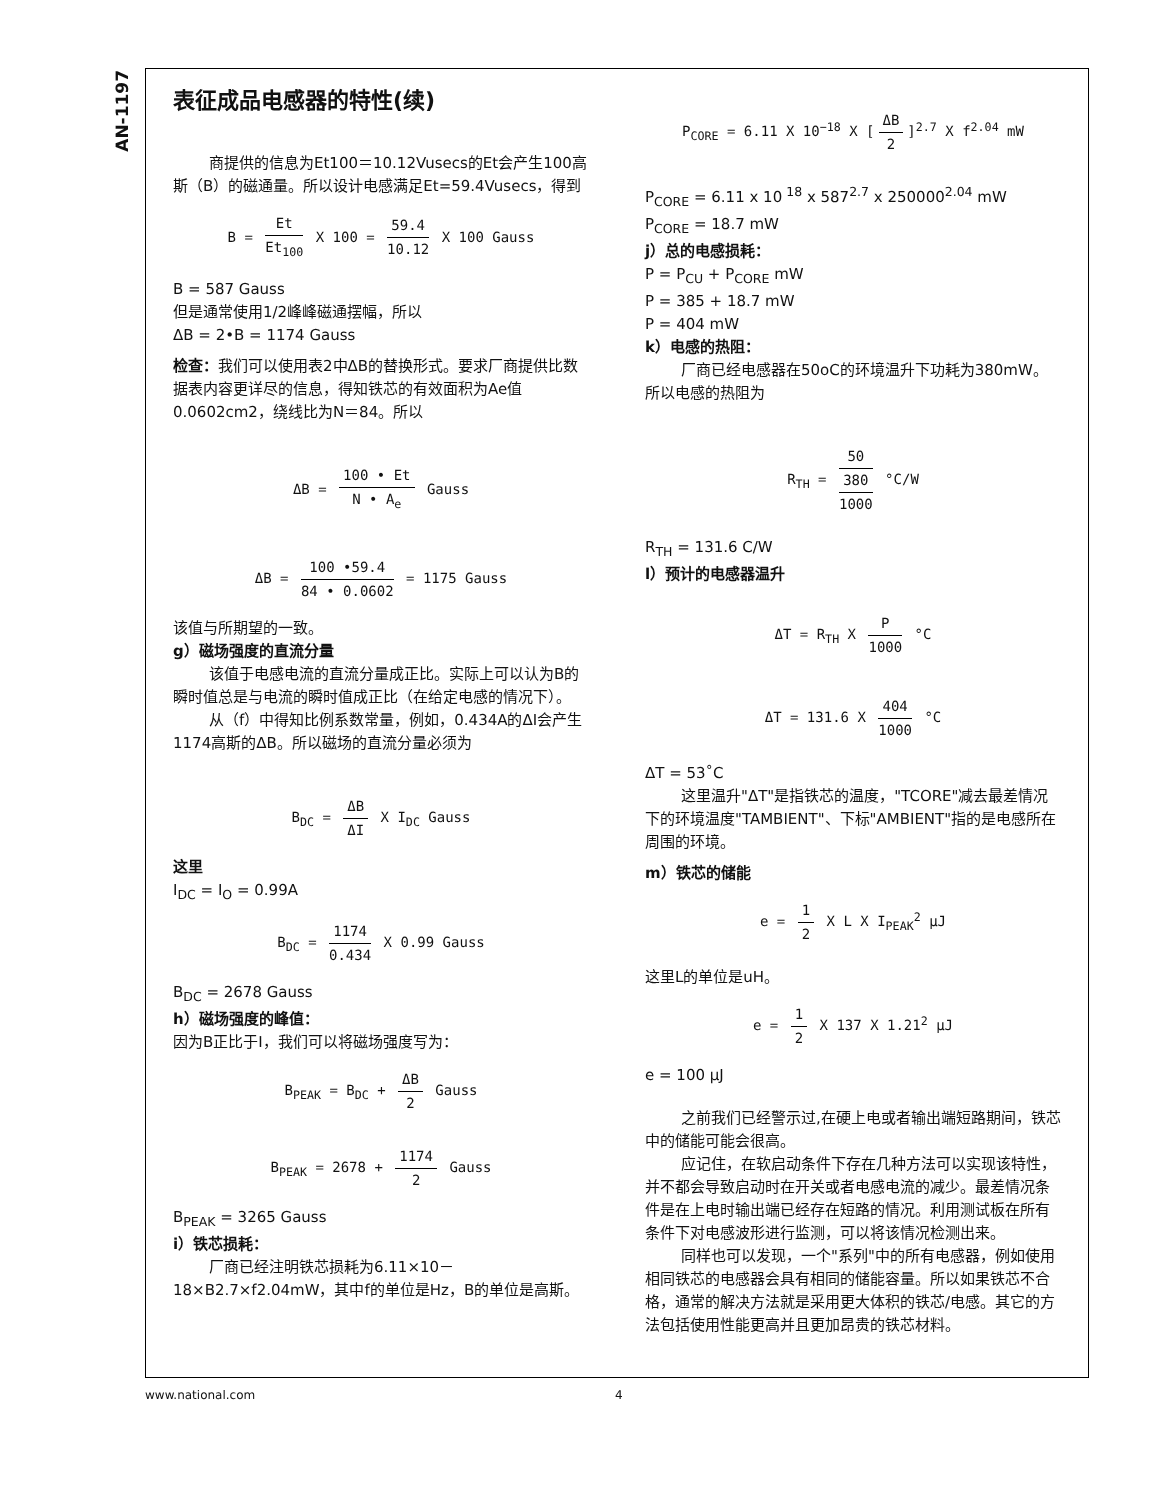AN-1197
表征成品电感器的特性(续)
商提供的信息为Et100＝10.12Vusecs的Et会产生100高斯（B）的磁通量。所以设计电感满足Et=59.4Vusecs，得到
B = Et Et<sub>100</sub> X 100 = 59.4 10.12 X 100 Gauss
B = 587 Gauss
但是通常使用1/2峰峰磁通摆幅，所以
ΔB = 2•B = 1174 Gauss
检查：我们可以使用表2中ΔB的替换形式。要求厂商提供比数据表内容更详尽的信息，得知铁芯的有效面积为Ae值0.0602cm2，绕线比为N＝84。所以
ΔB = 100 • Et N • A<sub>e</sub> Gauss
ΔB = 100 •59.4 84 • 0.0602 = 1175 Gauss
该值与所期望的一致。
g）磁场强度的直流分量
该值于电感电流的直流分量成正比。实际上可以认为B的瞬时值总是与电流的瞬时值成正比（在给定电感的情况下）。
从（f）中得知比例系数常量，例如，0.434A的ΔI会产生1174高斯的ΔB。所以磁场的直流分量必须为
B<sub>DC</sub> = ΔB ΔI X I<sub>DC</sub> Gauss
这里
I<sub>DC</sub> = I<sub>O</sub> = 0.99A
B<sub>DC</sub> = 1174 0.434 X 0.99 Gauss
B<sub>DC</sub> = 2678 Gauss
h）磁场强度的峰值：
因为B正比于I，我们可以将磁场强度写为：
B<sub>PEAK</sub> = B<sub>DC</sub> + ΔB 2 Gauss
B<sub>PEAK</sub> = 2678 + 1174 2 Gauss
B<sub>PEAK</sub> = 3265 Gauss
i）铁芯损耗：
厂商已经注明铁芯损耗为6.11×10－18×B2.7×f2.04mW，其中f的单位是Hz，B的单位是高斯。
P<sub>CORE</sub> = 6.11 X 10<sup>−18</sup> X [ΔB 2]<sup>2.7</sup> X f<sup>2.04</sup> mW
P<sub>CORE</sub> = 6.11 x 10<sup>18</sup> x 587<sup>2.7</sup> x 250000<sup>2.04</sup> mW
P<sub>CORE</sub> = 18.7 mW
j）总的电感损耗：
P = P<sub>CU</sub> + P<sub>CORE</sub> mW
P = 385 + 18.7 mW
P = 404 mW
k）电感的热阻：
厂商已经电感器在50oC的环境温升下功耗为380mW。所以电感的热阻为
R<sub>TH</sub> = 50 380 1000 °C/W
R<sub>TH</sub> = 131.6 C/W
l）预计的电感器温升
ΔT = R<sub>TH</sub> X P 1000 °C
ΔT = 131.6 X 404 1000 °C
ΔT = 53˚C
这里温升"ΔT"是指铁芯的温度，"TCORE"减去最差情况下的环境温度"TAMBIENT"、下标"AMBIENT"指的是电感所在周围的环境。
m）铁芯的储能
e = 1 2 X L X I<sub>PEAK</sub><sup>2</sup> μJ
这里L的单位是uH。
e = 1 2 X 137 X 1.21<sup>2</sup> μJ
e = 100 μJ
之前我们已经警示过,在硬上电或者输出端短路期间，铁芯中的储能可能会很高。
应记住，在软启动条件下存在几种方法可以实现该特性，并不都会导致启动时在开关或者电感电流的减少。最差情况条件是在上电时输出端已经存在短路的情况。利用测试板在所有条件下对电感波形进行监测，可以将该情况检测出来。
同样也可以发现，一个"系列"中的所有电感器，例如使用相同铁芯的电感器会具有相同的储能容量。所以如果铁芯不合格，通常的解决方法就是采用更大体积的铁芯/电感。其它的方法包括使用性能更高并且更加昂贵的铁芯材料。
www.national.com 4